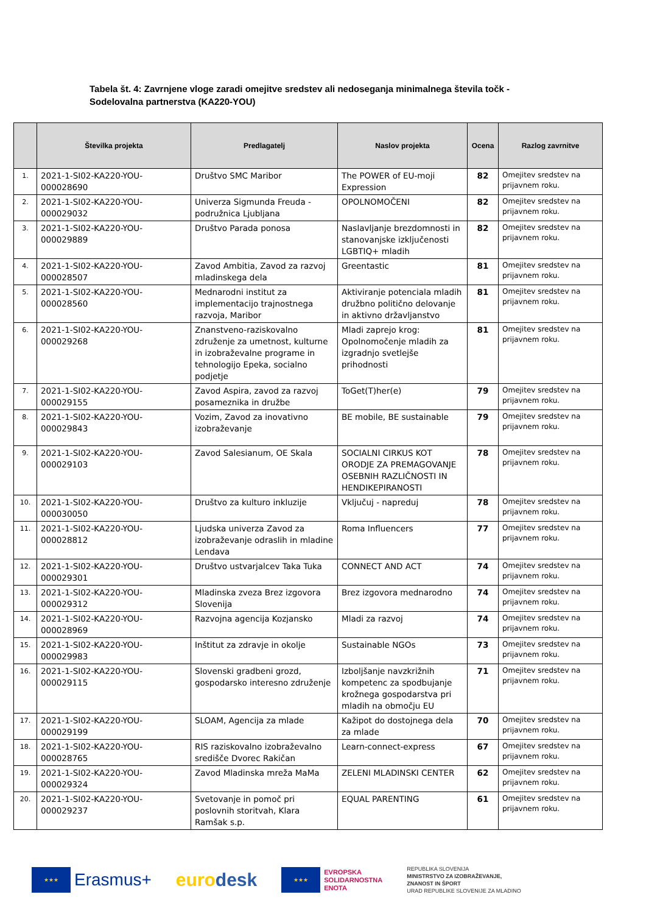Tabela št. 4: Zavrnjene vloge zaradi omejitve sredstev ali nedoseganja minimalnega števila točk - Sodelovalna partnerstva (KA220-YOU)
| | Številka projekta | Predlagatelj | Naslov projekta | Ocena | Razlog zavrnitve |
| --- | --- | --- | --- | --- | --- |
| 1. | 2021-1-SI02-KA220-YOU-000028690 | Društvo SMC Maribor | The POWER of EU-moji Expression | 82 | Omejitev sredstev na prijavnem roku. |
| 2. | 2021-1-SI02-KA220-YOU-000029032 | Univerza Sigmunda Freuda - podružnica Ljubljana | OPOLNOMOČENI | 82 | Omejitev sredstev na prijavnem roku. |
| 3. | 2021-1-SI02-KA220-YOU-000029889 | Društvo Parada ponosa | Naslavljanje brezdomnosti in stanovanjske izključenosti LGBTIQ+ mladih | 82 | Omejitev sredstev na prijavnem roku. |
| 4. | 2021-1-SI02-KA220-YOU-000028507 | Zavod Ambitia, Zavod za razvoj mladinskega dela | Greentastic | 81 | Omejitev sredstev na prijavnem roku. |
| 5. | 2021-1-SI02-KA220-YOU-000028560 | Mednarodni institut za implementacijo trajnostnega razvoja, Maribor | Aktiviranje potenciala mladih družbno politično delovanje in aktivno državljanstvo | 81 | Omejitev sredstev na prijavnem roku. |
| 6. | 2021-1-SI02-KA220-YOU-000029268 | Znanstveno-raziskovalno združenje za umetnost, kulturne in izobraževalne programe in tehnologijo Epeka, socialno podjetje | Mladi zaprejo krog: Opolnomočenje mladih za izgradnjo svetlejše prihodnosti | 81 | Omejitev sredstev na prijavnem roku. |
| 7. | 2021-1-SI02-KA220-YOU-000029155 | Zavod Aspira, zavod za razvoj posameznika in družbe | ToGet(T)her(e) | 79 | Omejitev sredstev na prijavnem roku. |
| 8. | 2021-1-SI02-KA220-YOU-000029843 | Vozim, Zavod za inovativno izobraževanje | BE mobile, BE sustainable | 79 | Omejitev sredstev na prijavnem roku. |
| 9. | 2021-1-SI02-KA220-YOU-000029103 | Zavod Salesianum, OE Skala | SOCIALNI CIRKUS KOT ORODJE ZA PREMAGOVANJE OSEBNIH RAZLIČNOSTI IN HENDIKEPIRANOSTI | 78 | Omejitev sredstev na prijavnem roku. |
| 10. | 2021-1-SI02-KA220-YOU-000030050 | Društvo za kulturo inkluzije | Vključuj - napreduj | 78 | Omejitev sredstev na prijavnem roku. |
| 11. | 2021-1-SI02-KA220-YOU-000028812 | Ljudska univerza Zavod za izobraževanje odraslih in mladine Lendava | Roma Influencers | 77 | Omejitev sredstev na prijavnem roku. |
| 12. | 2021-1-SI02-KA220-YOU-000029301 | Društvo ustvarjalcev Taka Tuka | CONNECT AND ACT | 74 | Omejitev sredstev na prijavnem roku. |
| 13. | 2021-1-SI02-KA220-YOU-000029312 | Mladinska zveza Brez izgovora Slovenija | Brez izgovora mednarodno | 74 | Omejitev sredstev na prijavnem roku. |
| 14. | 2021-1-SI02-KA220-YOU-000028969 | Razvojna agencija Kozjansko | Mladi za razvoj | 74 | Omejitev sredstev na prijavnem roku. |
| 15. | 2021-1-SI02-KA220-YOU-000029983 | Inštitut za zdravje in okolje | Sustainable NGOs | 73 | Omejitev sredstev na prijavnem roku. |
| 16. | 2021-1-SI02-KA220-YOU-000029115 | Slovenski gradbeni grozd, gospodarsko interesno združenje | Izboljšanje navzkrižnih kompetenc za spodbujanje krožnega gospodarstva pri mladih na območju EU | 71 | Omejitev sredstev na prijavnem roku. |
| 17. | 2021-1-SI02-KA220-YOU-000029199 | SLOAM, Agencija za mlade | Kažipot do dostojnega dela za mlade | 70 | Omejitev sredstev na prijavnem roku. |
| 18. | 2021-1-SI02-KA220-YOU-000028765 | RIS raziskovalno izobraževalno središče Dvorec Rakičan | Learn-connect-express | 67 | Omejitev sredstev na prijavnem roku. |
| 19. | 2021-1-SI02-KA220-YOU-000029324 | Zavod Mladinska mreža MaMa | ZELENI MLADINSKI CENTER | 62 | Omejitev sredstev na prijavnem roku. |
| 20. | 2021-1-SI02-KA220-YOU-000029237 | Svetovanje in pomoč pri poslovnih storitvah, Klara Ramšak s.p. | EQUAL PARENTING | 61 | Omejitev sredstev na prijavnem roku. |
★★★
Erasmus+
eurodesk
★★★
EVROPSKA
SOLIDARNOSTNA
ENOTA
REPUBLIKA SLOVENIJA
MINISTRSTVO ZA IZOBRAŽEVANJE,
ZNANOST IN ŠPORT
URAD REPUBLIKE SLOVENIJE ZA MLADINO